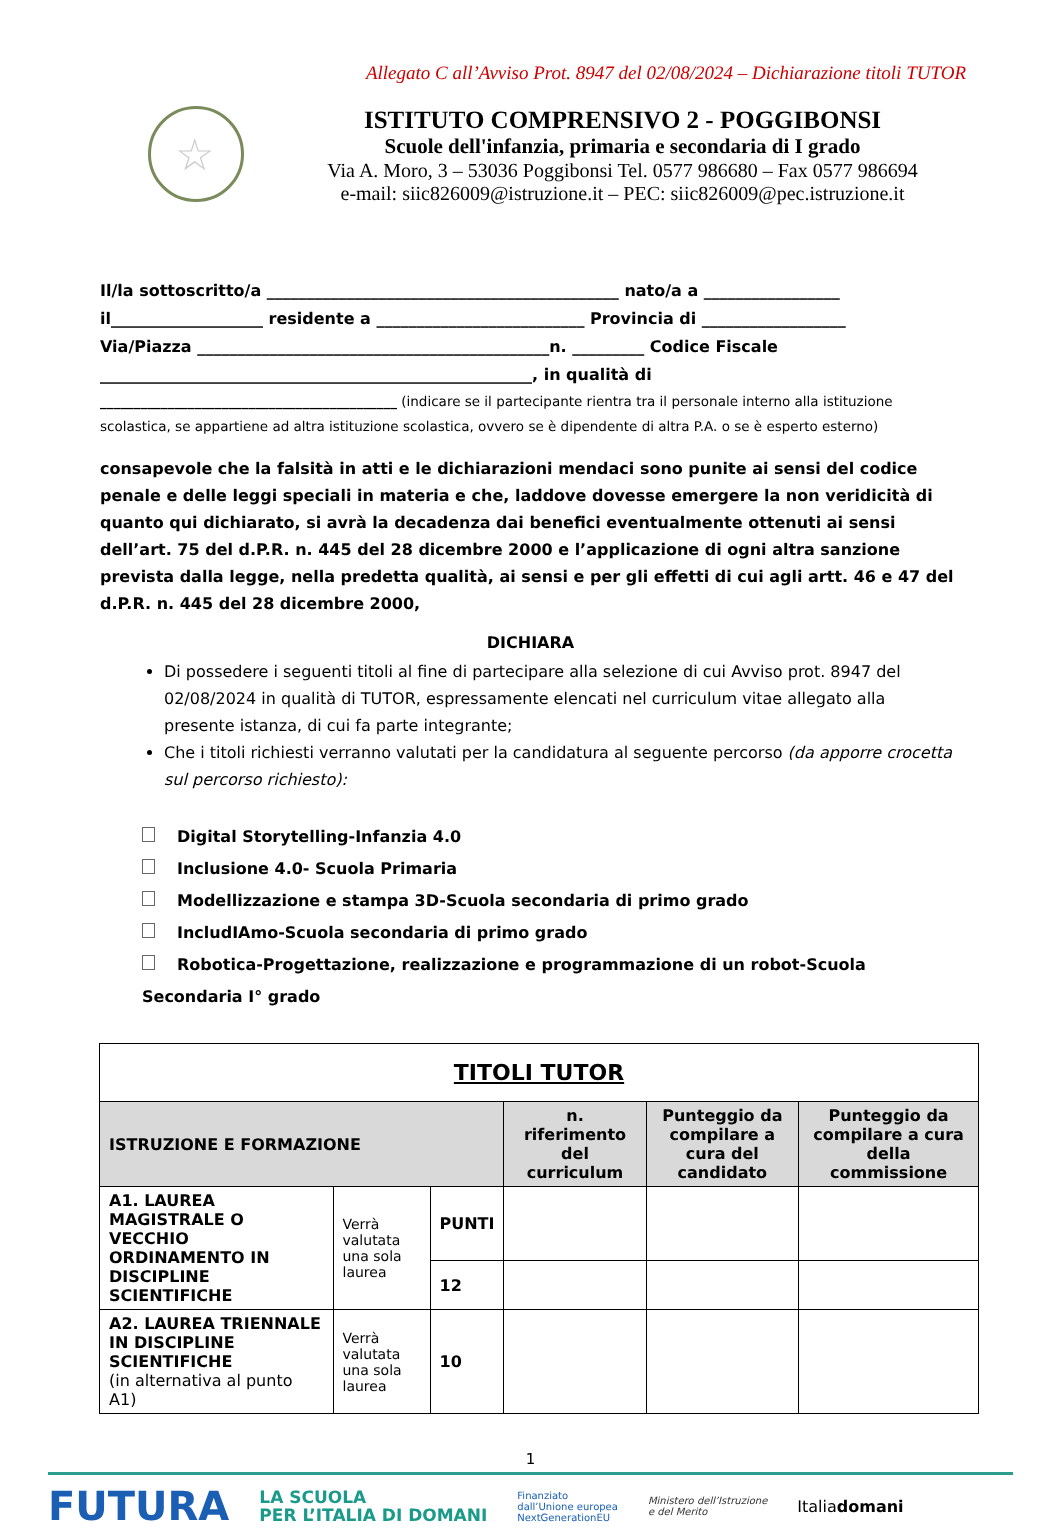Allegato C all’Avviso Prot. 8947 del 02/08/2024 – Dichiarazione titoli TUTOR
☆
ISTITUTO COMPRENSIVO 2 - POGGIBONSI
Scuole dell'infanzia, primaria e secondaria di I grado
Via A. Moro, 3 – 53036 Poggibonsi Tel. 0577 986680 – Fax 0577 986694
e-mail: siic826009@istruzione.it – PEC: siic826009@pec.istruzione.it
Il/la sottoscritto/a ____________________________________________ nato/a a _________________
il___________________ residente a __________________________ Provincia di __________________
Via/Piazza ____________________________________________n. _________ Codice Fiscale
______________________________________________________, in qualità di
____________________________________________ (indicare se il partecipante rientra tra il personale interno alla istituzione scolastica, se appartiene ad altra istituzione scolastica, ovvero se è dipendente di altra P.A. o se è esperto esterno)
consapevole che la falsità in atti e le dichiarazioni mendaci sono punite ai sensi del codice penale e delle leggi speciali in materia e che, laddove dovesse emergere la non veridicità di quanto qui dichiarato, si avrà la decadenza dai benefici eventualmente ottenuti ai sensi dell’art. 75 del d.P.R. n. 445 del 28 dicembre 2000 e l’applicazione di ogni altra sanzione prevista dalla legge, nella predetta qualità, ai sensi e per gli effetti di cui agli artt. 46 e 47 del d.P.R. n. 445 del 28 dicembre 2000,
DICHIARA
Di possedere i seguenti titoli al fine di partecipare alla selezione di cui Avviso prot. 8947 del 02/08/2024 in qualità di TUTOR, espressamente elencati nel curriculum vitae allegato alla presente istanza, di cui fa parte integrante;
Che i titoli richiesti verranno valutati per la candidatura al seguente percorso (da apporre crocetta sul percorso richiesto):
Digital Storytelling-Infanzia 4.0
Inclusione 4.0- Scuola Primaria
Modellizzazione e stampa 3D-Scuola secondaria di primo grado
IncludIAmo-Scuola secondaria di primo grado
Robotica-Progettazione, realizzazione e programmazione di un robot-Scuola Secondaria I° grado
| TITOLI TUTOR | | | | | |
| --- | --- | --- | --- | --- | --- |
| ISTRUZIONE E FORMAZIONE | | | n. riferimento del curriculum | Punteggio da compilare a cura del candidato | Punteggio da compilare a cura della commissione |
| A1. LAUREA MAGISTRALE O VECCHIO ORDINAMENTO IN DISCIPLINE SCIENTIFICHE | Verrà valutata una sola laurea | PUNTI | | | |
| | | 12 | | | |
| A2. LAUREA TRIENNALE IN DISCIPLINE SCIENTIFICHE (in alternativa al punto A1) | Verrà valutata una sola laurea | 10 | | | |
1
FUTURA LA SCUOLA
PER L’ITALIA DI DOMANI Finanziato
dall’Unione europea
NextGenerationEU Ministero dell’Istruzione
e del Merito Italiadomani